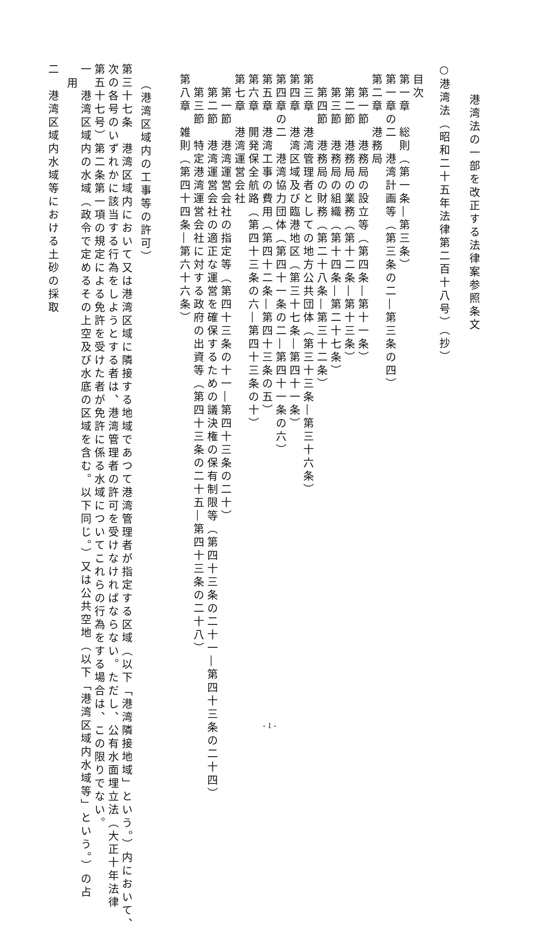港湾法の一部を改正する法律案参照条文
○港湾法（昭和二十五年法律第二百十八号）（抄）
目次
第一章　総則（第一条―第三条）
第一章の二　港湾計画等（第三条の二―第三条の四）
第二章　港務局
第一節　港務局の設立等（第四条―第十一条）
第二節　港務局の業務（第十二条―第十三条）
第三節　港務局の組織（第十四条―第二十七条）
第四節　港務局の財務（第二十八条―第三十二条）
第三章　港湾管理者としての地方公共団体（第三十三条―第三十六条）
第四章　港湾区域及び臨港地区（第三十七条―第四十一条）
第四章の二　港湾協力団体（第四十一条の二―第四十一条の六）
第五章　港湾工事の費用（第四十二条―第四十三条の五）
第六章　開発保全航路（第四十三条の六―第四十三条の十）
第七章　港湾運営会社
第一節　港湾運営会社の指定等（第四十三条の十一―第四十三条の二十）
第二節　港湾運営会社の適正な運営を確保するための議決権の保有制限等（第四十三条の二十一―第四十三条の二十四）
第三節　特定港湾運営会社に対する政府の出資等（第四十三条の二十五―第四十三条の二十八）
第八章　雑則（第四十四条―第六十六条）
（港湾区域内の工事等の許可）
第三十七条　港湾区域内において又は港湾区域に隣接する地域であつて港湾管理者が指定する区域（以下「港湾隣接地域」という。）内において、
次の各号のいずれかに該当する行為をしようとする者は、港湾管理者の許可を受けなければならない。ただし、公有水面埋立法（大正十年法律
第五十七号）第二条第一項の規定による免許を受けた者が免許に係る水域についてこれらの行為をする場合は、この限りでない。
一　港湾区域内の水域（政令で定めるその上空及び水底の区域を含む。以下同じ。）又は公共空地（以下「港湾区域内水域等」という。）の占
用
二　港湾区域内水域等における土砂の採取
- 1 -